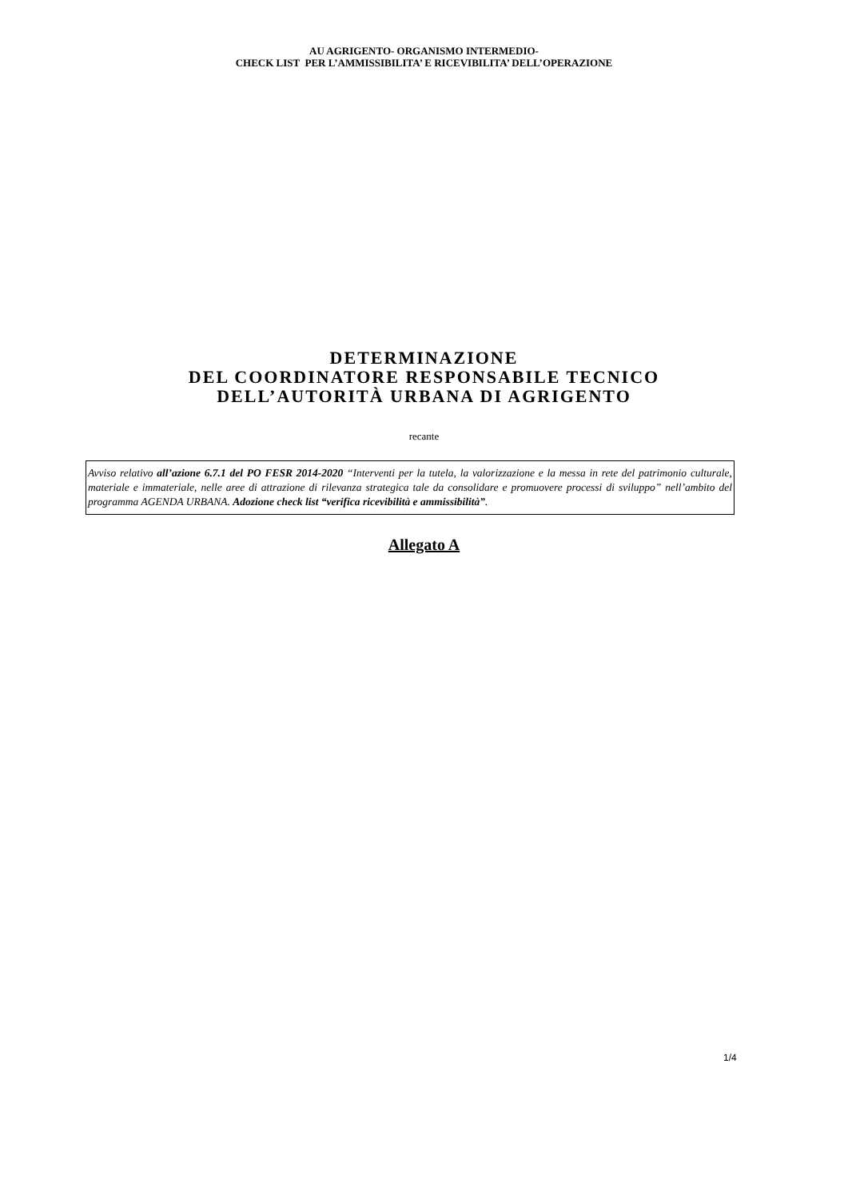AU AGRIGENTO- ORGANISMO INTERMEDIO-
CHECK LIST PER L’AMMISSIBILITA’ E RICEVIBILITA’ DELL’OPERAZIONE
DETERMINAZIONE
DEL COORDINATORE RESPONSABILE TECNICO
DELL’AUTORITÀ URBANA DI AGRIGENTO
recante
Avviso relativo all’azione 6.7.1 del PO FESR 2014-2020 “Interventi per la tutela, la valorizzazione e la messa in rete del patrimonio culturale, materiale e immateriale, nelle aree di attrazione di rilevanza strategica tale da consolidare e promuovere processi di sviluppo” nell’ambito del programma AGENDA URBANA. Adozione check list “verifica ricevibilità e ammissibilità”.
Allegato A
1/4